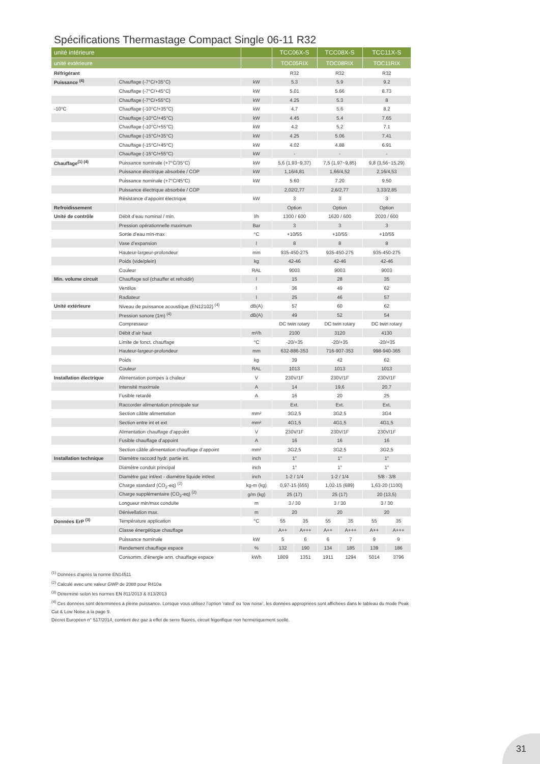Spécifications Thermastage Compact Single 06-11 R32
| unité intérieure | | | TCC06X-S | | TCC08X-S | | TCC11X-S | |
| --- | --- | --- | --- | --- | --- | --- | --- | --- |
| unité extérieure | | | TOC05RIX | | TOC08RIX | | TOC11RIX | |
| Réfrigérant | | | R32 | | R32 | | R32 | |
| Puissance <sup>(4)</sup> | Chauffage (-7°C/+35°C) | kW | 5.3 | | 5.9 | | 9.2 | |
| | Chauffage (-7°C/+45°C) | kW | 5.01 | | 5.66 | | 8.73 | |
| | Chauffage (-7°C/+55°C) | kW | 4.25 | | 5.3 | | 8 | |
| -10°C | Chauffage (-10°C/+35°C) | kW | 4.7 | | 5.6 | | 8.2 | |
| | Chauffage (-10°C/+45°C) | kW | 4.45 | | 5.4 | | 7.65 | |
| | Chauffage (-10°C/+55°C) | kW | 4.2 | | 5.2 | | 7.1 | |
| | Chauffage (-15°C/+35°C) | kW | 4.25 | | 5.06 | | 7.41 | |
| | Chauffage (-15°C/+45°C) | kW | 4.02 | | 4.88 | | 6.91 | |
| | Chauffage (-15°C/+55°C) | kW | - | | - | | - | |
| Chauffage<sup>(1) (4)</sup> | Puissance nominale (+7°C/35°C) | kW | 5,6 (1,93~9,37) | | 7,5 (1,97~9,85) | | 9,8 (3,56~15,29) | |
| | Puissance électrique absorbée / COP | kW | 1,16/4,81 | | 1,66/4,52 | | 2,16/4,53 | |
| | Puissance nominale (+7°C/45°C) | kW | 5.60 | | 7.20 | | 9.50 | |
| | Puissance électrique absorbée / COP | | 2,02/2,77 | | 2,6/2,77 | | 3,33/2,85 | |
| | Résistance d’appoint électrique | kW | 3 | | 3 | | 3 | |
| Refroidissement | | | Option | | Option | | Option | |
| Unité de contrôle | Débit d’eau nominal / min. | l/h | 1300 / 600 | | 1620 / 600 | | 2020 / 600 | |
| | Pression opérationnelle maximum | Bar | 3 | | 3 | | 3 | |
| | Sortie d’eau min-max | °C | +10/55 | | +10/55 | | +10/55 | |
| | Vase d’expansion | l | 8 | | 8 | | 8 | |
| | Hauteur-largeur-profondeur | mm | 935-450-275 | | 935-450-275 | | 935-450-275 | |
| | Poids (vide/plein) | kg | 42-46 | | 42-46 | | 42-46 | |
| | Couleur | RAL | 9003 | | 9003 | | 9003 | |
| Min. volume circuit | Chauffage sol (chauffer et refroidir) | l | 15 | | 28 | | 35 | |
| | Ventilos | l | 36 | | 49 | | 62 | |
| | Radiateur | l | 25 | | 46 | | 57 | |
| Unité extérieure | Niveau de puissance acoustique (EN12102) <sup>(4)</sup> | dB(A) | 57 | | 60 | | 62 | |
| | Pression sonore (1m) <sup>(4)</sup> | dB(A) | 49 | | 52 | | 54 | |
| | Compresseur | | DC twin rotary | | DC twin rotary | | DC twin rotary | |
| | Débit d’air haut | m³/h | 2100 | | 3120 | | 4130 | |
| | Limite de fonct. chauffage | °C | -20/+35 | | -20/+35 | | -20/+35 | |
| | Hauteur-largeur-profondeur | mm | 632-886-353 | | 716-907-353 | | 998-940-365 | |
| | Poids | kg | 39 | | 42 | | 62 | |
| | Couleur | RAL | 1013 | | 1013 | | 1013 | |
| Installation électrique | Alimentation pompes à chaleur | V | 230V/1F | | 230V/1F | | 230V/1F | |
| | Intensité maximale | A | 14 | | 19,6 | | 20,7 | |
| | Fusible retardé | A | 16 | | 20 | | 25 | |
| | Raccorder alimentation principale sur | | Ext. | | Ext. | | Ext. | |
| | Section câble alimentation | mm² | 3G2,5 | | 3G2,5 | | 3G4 | |
| | Section entre int et ext | mm² | 4G1,5 | | 4G1,5 | | 4G1,5 | |
| | Alimentation chauffage d’appoint | V | 230V/1F | | 230V/1F | | 230V/1F | |
| | Fusible chauffage d’appoint | A | 16 | | 16 | | 16 | |
| | Section câble alimentation chauffage d’appoint | mm² | 3G2,5 | | 3G2,5 | | 3G2,5 | |
| Installation technique | Diamètre raccord hydr. partie int. | inch | 1" | | 1" | | 1" | |
| | Diamètre conduit principal | inch | 1" | | 1" | | 1" | |
| | Diamètre gaz int/ext - diamètre liquide int/ext | inch | 1-2 / 1/4 | | 1-2 / 1/4 | | 5/8 - 3/8 | |
| | Charge standard (CO<sub>2</sub>-eq) <sup>(2)</sup> | kg-m (kg) | 0,97-15 (655) | | 1,02-15 (689) | | 1,63-20 (1100) | |
| | Charge supplémentaire (CO<sub>2</sub>-eq) <sup>(2)</sup> | g/m (kg) | 25 (17) | | 25 (17) | | 20 (13,5) | |
| | Longueur min/max conduite | m | 3 / 30 | | 3 / 30 | | 3 / 30 | |
| | Dénivellation max. | m | 20 | | 20 | | 20 | |
| Données ErP <sup>(3)</sup> | Température application | °C | 55 | 35 | 55 | 35 | 55 | 35 |
| | Classe énergétique chauffage | | A++ | A+++ | A++ | A+++ | A++ | A+++ |
| | Puissance nominale | kW | 5 | 6 | 6 | 7 | 9 | 9 |
| | Rendement chauffage espace | % | 132 | 190 | 134 | 185 | 139 | 186 |
| | Consomm. d'énergie ann. chauffage espace | kWh | 1809 | 1351 | 1911 | 1294 | 5014 | 3796 |
<sup>(1)</sup> Données d’après la norme EN14511
<sup>(2)</sup> Calculé avec une valeur GWP de 2088 pour R410a
<sup>(3)</sup> Déterminé selon les normes EN 811/2013 & 813/2013
<sup>(4)</sup> Ces données sont déterminées à pleine puissance. Lorsque vous utilisez l’option ‘rated’ ou ‘low noise’, les données appropriées sont affichées dans le tableau du mode Peak Cut & Low Noise à la page 9.
Décret Européen n° 517/2014, contient dez gaz à effet de serre fluorés, circuit frigorifique non hermétiquement scellé.
31